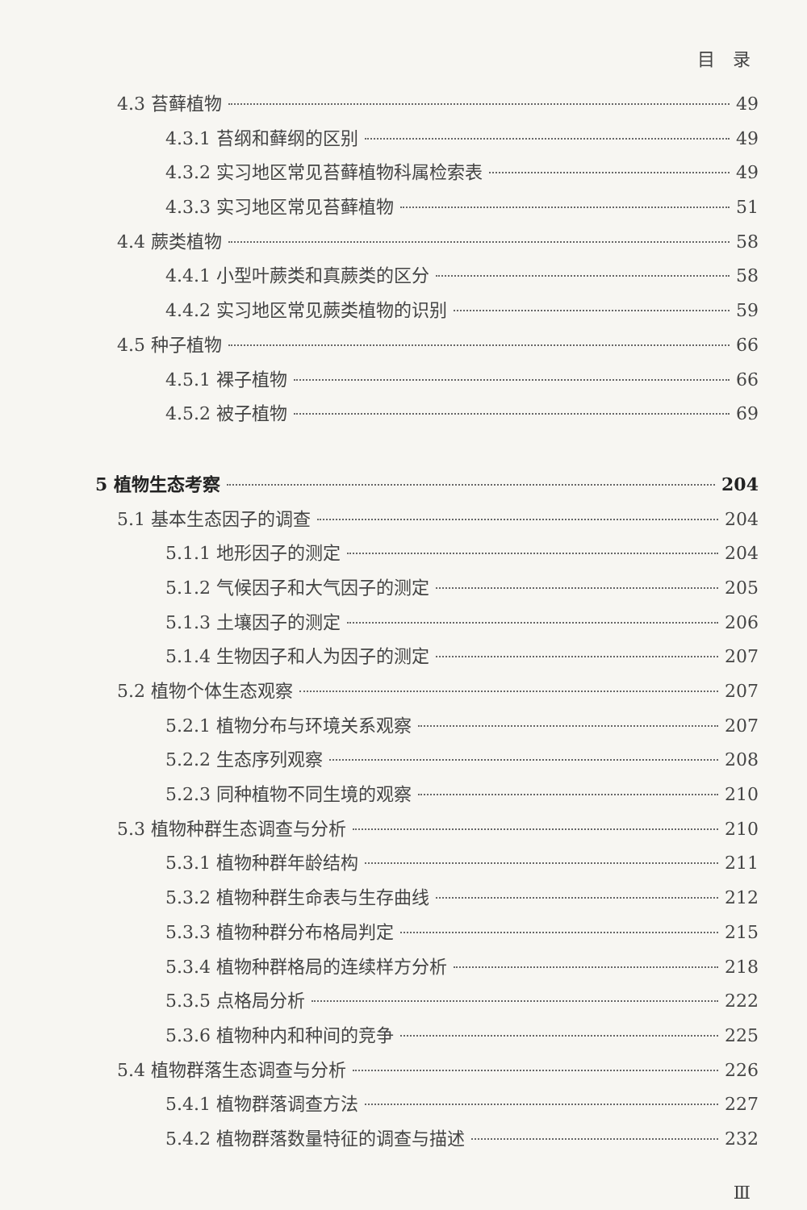目　录
4.3 苔藓植物 49
4.3.1 苔纲和藓纲的区别 49
4.3.2 实习地区常见苔藓植物科属检索表 49
4.3.3 实习地区常见苔藓植物 51
4.4 蕨类植物 58
4.4.1 小型叶蕨类和真蕨类的区分 58
4.4.2 实习地区常见蕨类植物的识别 59
4.5 种子植物 66
4.5.1 裸子植物 66
4.5.2 被子植物 69
5 植物生态考察 204
5.1 基本生态因子的调查 204
5.1.1 地形因子的测定 204
5.1.2 气候因子和大气因子的测定 205
5.1.3 土壤因子的测定 206
5.1.4 生物因子和人为因子的测定 207
5.2 植物个体生态观察 207
5.2.1 植物分布与环境关系观察 207
5.2.2 生态序列观察 208
5.2.3 同种植物不同生境的观察 210
5.3 植物种群生态调查与分析 210
5.3.1 植物种群年龄结构 211
5.3.2 植物种群生命表与生存曲线 212
5.3.3 植物种群分布格局判定 215
5.3.4 植物种群格局的连续样方分析 218
5.3.5 点格局分析 222
5.3.6 植物种内和种间的竞争 225
5.4 植物群落生态调查与分析 226
5.4.1 植物群落调查方法 227
5.4.2 植物群落数量特征的调查与描述 232
Ⅲ